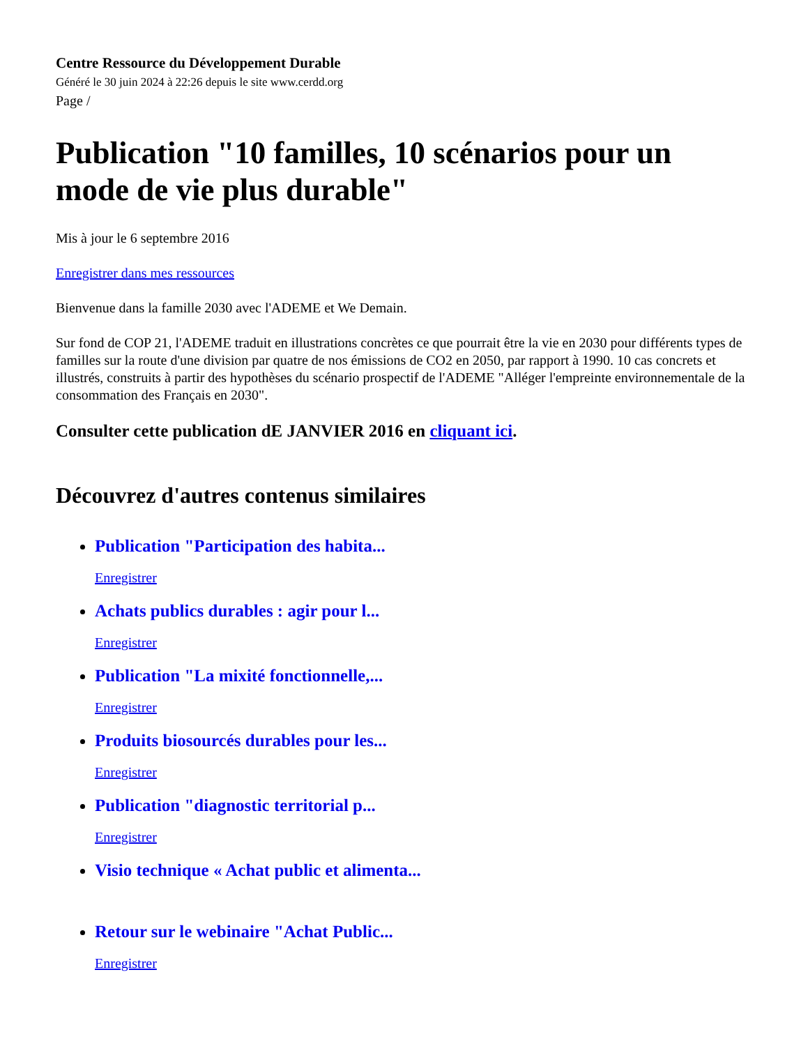Centre Ressource du Développement Durable
Généré le 30 juin 2024 à 22:26 depuis le site www.cerdd.org
Page /
Publication "10 familles, 10 scénarios pour un mode de vie plus durable"
Mis à jour le 6 septembre 2016
Enregistrer dans mes ressources
Bienvenue dans la famille 2030 avec l'ADEME et We Demain.
Sur fond de COP 21, l'ADEME traduit en illustrations concrètes ce que pourrait être la vie en 2030 pour différents types de familles sur la route d'une division par quatre de nos émissions de CO2 en 2050, par rapport à 1990. 10 cas concrets et illustrés, construits à partir des hypothèses du scénario prospectif de l'ADEME "Alléger l'empreinte environnementale de la consommation des Français en 2030".
Consulter cette publication dE JANVIER 2016 en cliquant ici.
Découvrez d'autres contenus similaires
Publication "Participation des habita...
Enregistrer
Achats publics durables : agir pour l...
Enregistrer
Publication "La mixité fonctionnelle,...
Enregistrer
Produits biosourcés durables pour les...
Enregistrer
Publication "diagnostic territorial p...
Enregistrer
Visio technique « Achat public et alimenta...
Retour sur le webinaire "Achat Public...
Enregistrer